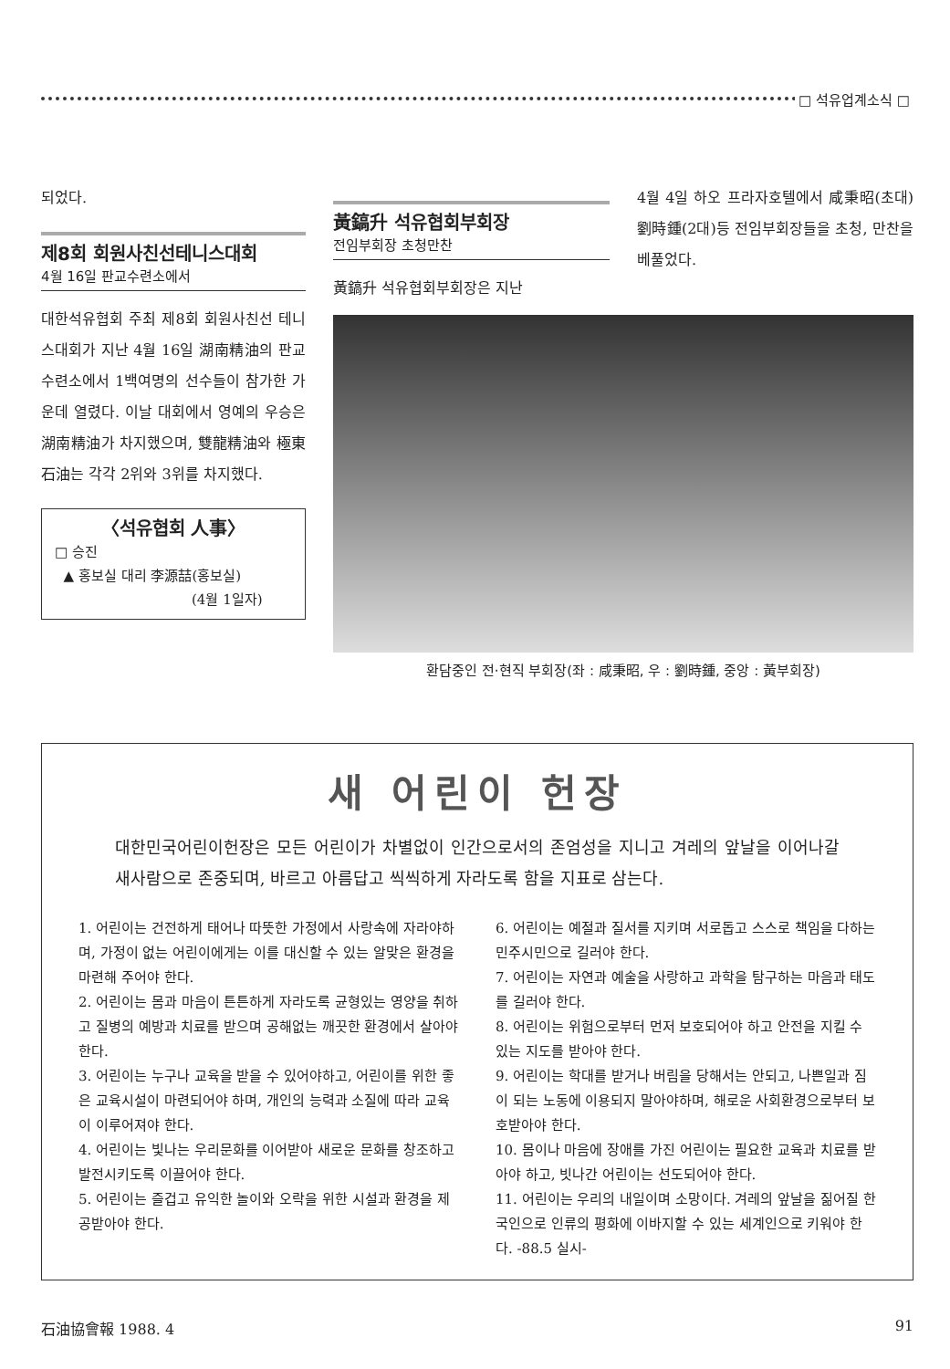□ 석유업계소식 □
되었다.
제8회 회원사친선테니스대회
4월 16일 판교수련소에서
대한석유협회 주최 제8회 회원사친선 테니스대회가 지난 4월 16일 湖南精油의 판교수련소에서 1백여명의 선수들이 참가한 가운데 열렸다. 이날 대회에서 영예의 우승은 湖南精油가 차지했으며, 雙龍精油와 極東石油는 각각 2위와 3위를 차지했다.
〈석유협회 人事〉
□ 승진
▲ 홍보실 대리 李源喆(홍보실)
(4월 1일자)
黃鎬升 석유협회부회장
전임부회장 초청만찬
黃鎬升 석유협회부회장은 지난
4월 4일 하오 프라자호텔에서 咸秉昭(초대) 劉時鍾(2대)등 전임부회장들을 초청, 만찬을 베풀었다.
환담중인 전·현직 부회장(좌 : 咸秉昭, 우 : 劉時鍾, 중앙 : 黃부회장)
새 어린이 헌장
대한민국어린이헌장은 모든 어린이가 차별없이 인간으로서의 존엄성을 지니고 겨레의 앞날을 이어나갈 새사람으로 존중되며, 바르고 아름답고 씩씩하게 자라도록 함을 지표로 삼는다.
1. 어린이는 건전하게 태어나 따뜻한 가정에서 사랑속에 자라야하며, 가정이 없는 어린이에게는 이를 대신할 수 있는 알맞은 환경을 마련해 주어야 한다.
2. 어린이는 몸과 마음이 튼튼하게 자라도록 균형있는 영양을 취하고 질병의 예방과 치료를 받으며 공해없는 깨끗한 환경에서 살아야 한다.
3. 어린이는 누구나 교육을 받을 수 있어야하고, 어린이를 위한 좋은 교육시설이 마련되어야 하며, 개인의 능력과 소질에 따라 교육이 이루어져야 한다.
4. 어린이는 빛나는 우리문화를 이어받아 새로운 문화를 창조하고 발전시키도록 이끌어야 한다.
5. 어린이는 즐겁고 유익한 놀이와 오락을 위한 시설과 환경을 제공받아야 한다.
6. 어린이는 예절과 질서를 지키며 서로돕고 스스로 책임을 다하는 민주시민으로 길러야 한다.
7. 어린이는 자연과 예술을 사랑하고 과학을 탐구하는 마음과 태도를 길러야 한다.
8. 어린이는 위험으로부터 먼저 보호되어야 하고 안전을 지킬 수 있는 지도를 받아야 한다.
9. 어린이는 학대를 받거나 버림을 당해서는 안되고, 나쁜일과 짐이 되는 노동에 이용되지 말아야하며, 해로운 사회환경으로부터 보호받아야 한다.
10. 몸이나 마음에 장애를 가진 어린이는 필요한 교육과 치료를 받아야 하고, 빗나간 어린이는 선도되어야 한다.
11. 어린이는 우리의 내일이며 소망이다. 겨레의 앞날을 짊어질 한국인으로 인류의 평화에 이바지할 수 있는 세계인으로 키워야 한다. -88.5 실시-
石油協會報 1988. 4 91